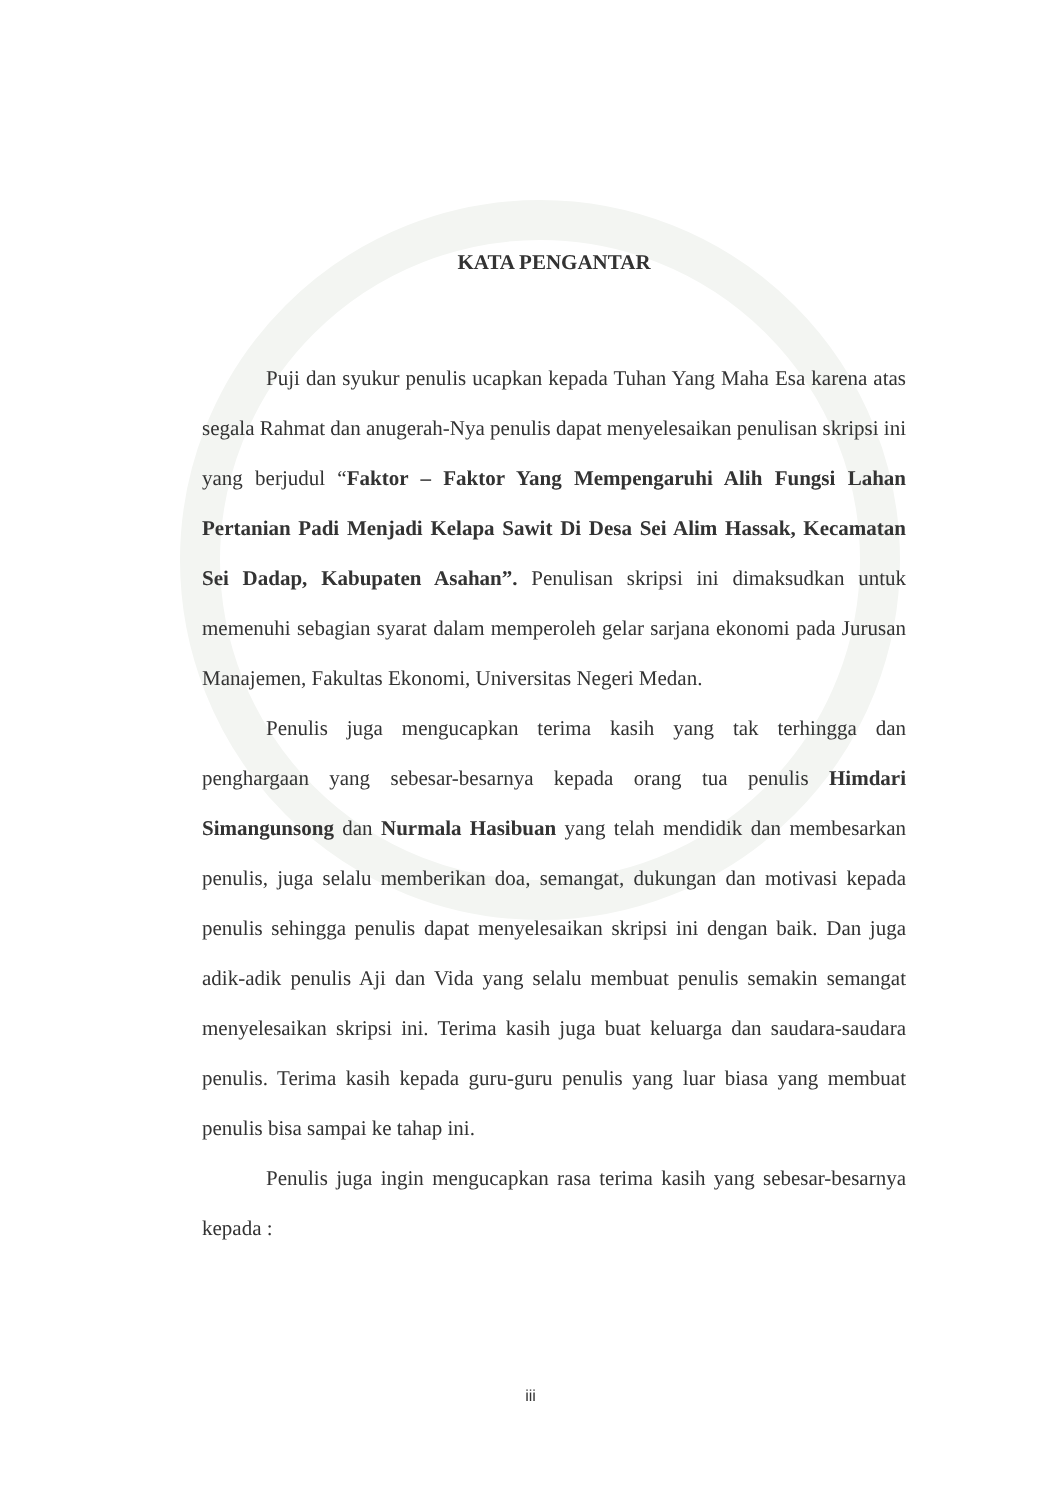KATA PENGANTAR
Puji dan syukur penulis ucapkan kepada Tuhan Yang Maha Esa karena atas segala Rahmat dan anugerah-Nya penulis dapat menyelesaikan penulisan skripsi ini yang berjudul “Faktor – Faktor Yang Mempengaruhi Alih Fungsi Lahan Pertanian Padi Menjadi Kelapa Sawit Di Desa Sei Alim Hassak, Kecamatan Sei Dadap, Kabupaten Asahan”. Penulisan skripsi ini dimaksudkan untuk memenuhi sebagian syarat dalam memperoleh gelar sarjana ekonomi pada Jurusan Manajemen, Fakultas Ekonomi, Universitas Negeri Medan.
Penulis juga mengucapkan terima kasih yang tak terhingga dan penghargaan yang sebesar-besarnya kepada orang tua penulis Himdari Simangunsong dan Nurmala Hasibuan yang telah mendidik dan membesarkan penulis, juga selalu memberikan doa, semangat, dukungan dan motivasi kepada penulis sehingga penulis dapat menyelesaikan skripsi ini dengan baik. Dan juga adik-adik penulis Aji dan Vida yang selalu membuat penulis semakin semangat menyelesaikan skripsi ini. Terima kasih juga buat keluarga dan saudara-saudara penulis. Terima kasih kepada guru-guru penulis yang luar biasa yang membuat penulis bisa sampai ke tahap ini.
Penulis juga ingin mengucapkan rasa terima kasih yang sebesar-besarnya kepada :
iii